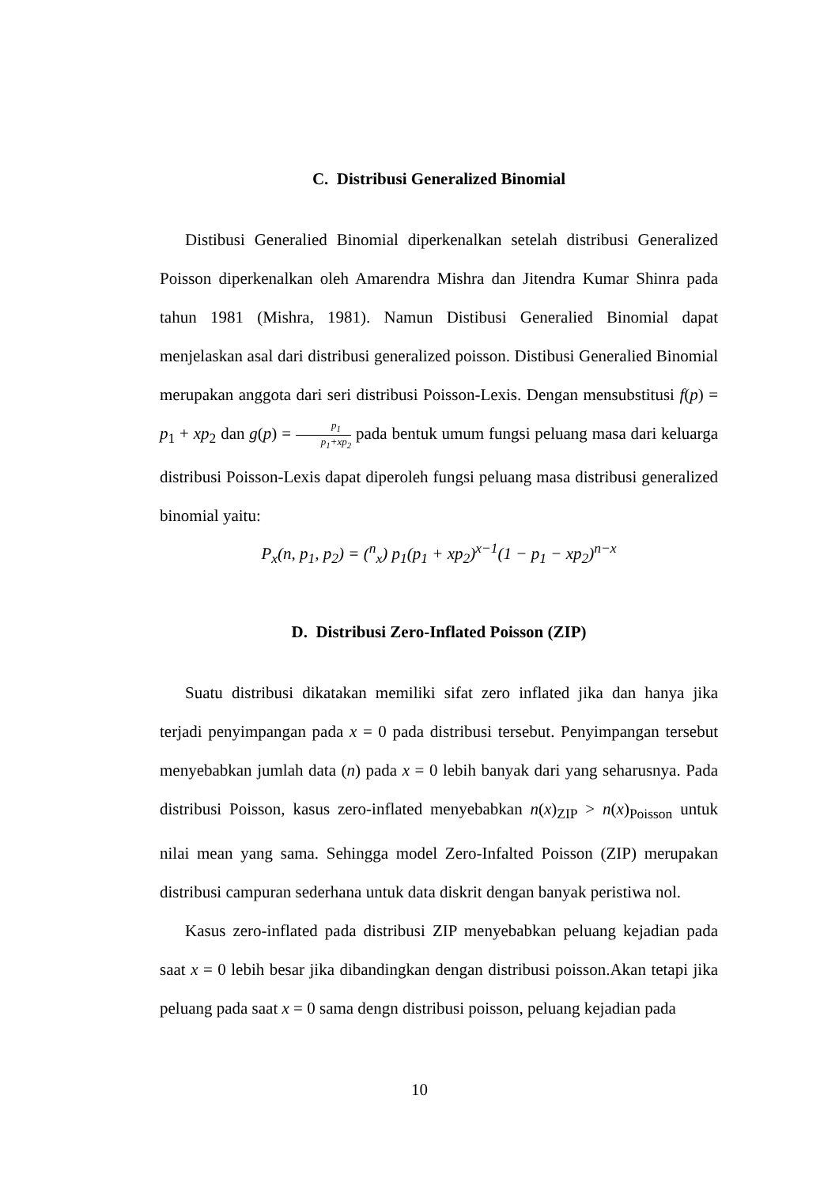C. Distribusi Generalized Binomial
Distibusi Generalied Binomial diperkenalkan setelah distribusi Generalized Poisson diperkenalkan oleh Amarendra Mishra dan Jitendra Kumar Shinra pada tahun 1981 (Mishra, 1981). Namun Distibusi Generalied Binomial dapat menjelaskan asal dari distribusi generalized poisson. Distibusi Generalied Binomial merupakan anggota dari seri distribusi Poisson-Lexis. Dengan mensubstitusi f(p) = p<sub>1</sub> + xp<sub>2</sub> dan g(p) = p<sub>1</sub> p<sub>1</sub>+xp<sub>2</sub> pada bentuk umum fungsi peluang masa dari keluarga distribusi Poisson-Lexis dapat diperoleh fungsi peluang masa distribusi generalized binomial yaitu:
P<sub>x</sub>(n, p<sub>1</sub>, p<sub>2</sub>) = (<sup>n</sup><sub>x</sub>) p<sub>1</sub>(p<sub>1</sub> + xp<sub>2</sub>)<sup>x−1</sup>(1 − p<sub>1</sub> − xp<sub>2</sub>)<sup>n−x</sup>
D. Distribusi Zero-Inflated Poisson (ZIP)
Suatu distribusi dikatakan memiliki sifat zero inflated jika dan hanya jika terjadi penyimpangan pada x = 0 pada distribusi tersebut. Penyimpangan tersebut menyebabkan jumlah data (n) pada x = 0 lebih banyak dari yang seharusnya. Pada distribusi Poisson, kasus zero-inflated menyebabkan n(x)<sub>ZIP</sub> > n(x)<sub>Poisson</sub> untuk nilai mean yang sama. Sehingga model Zero-Infalted Poisson (ZIP) merupakan distribusi campuran sederhana untuk data diskrit dengan banyak peristiwa nol.
Kasus zero-inflated pada distribusi ZIP menyebabkan peluang kejadian pada saat x = 0 lebih besar jika dibandingkan dengan distribusi poisson.Akan tetapi jika peluang pada saat x = 0 sama dengn distribusi poisson, peluang kejadian pada
10